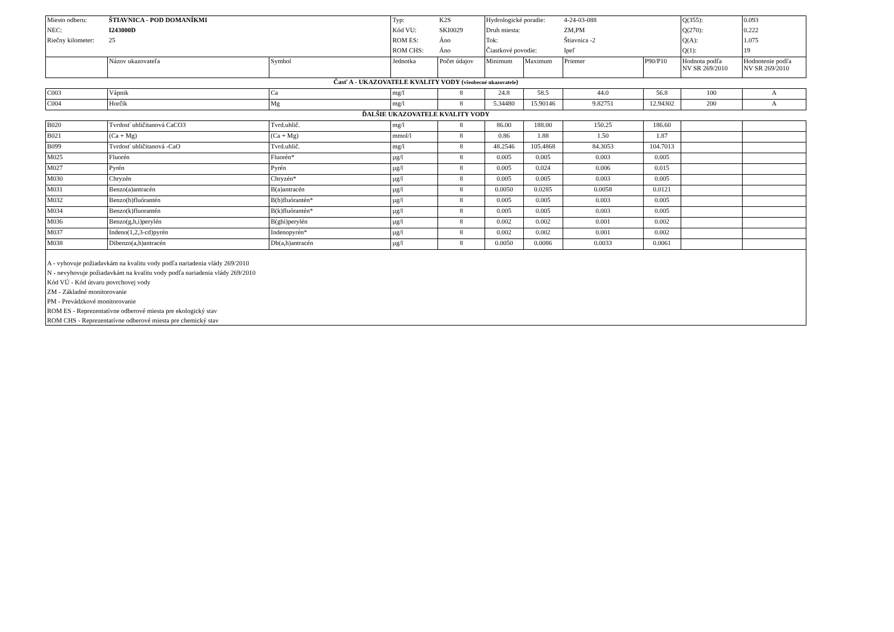| Miesto odberu: | ŠTIAVNICA - POD DOMANÍKMI | | Typ: | K2S | Hydrologické poradie: | | 4-24-03-088 | | Q(355): | 0.093 |
| NEC: | I243000D | | Kód VU: | SKI0029 | Druh miesta: | | ZM,PM | | Q(270): | 0.222 |
| Riečny kilometer: | 25 | | ROM ES: | Áno | Tok: | | Štiavnica -2 | | Q(A): | 1.075 |
| | | | ROM CHS: | Áno | Čiastkové povodie: | | Ipeľ | | Q(1): | 19 |
| | Názov ukazovateľa | Symbol | Jednotka | Počet údajov | Minimum | Maximum | Priemer | P90/P10 | Hodnota podľa NV SR 269/2010 | Hodnotenie podľa NV SR 269/2010 |
| Časť A - UKAZOVATELE KVALITY VODY ( všeobecné ukazovatele ) | | | | | | | | | | |
| C003 | Vápnik | Ca | mg/l | 8 | 24.8 | 58.5 | 44.0 | 56.8 | 100 | A |
| C004 | Horčík | Mg | mg/l | 8 | 5.34480 | 15.90146 | 9.82751 | 12.94302 | 200 | A |
| ĎALŠIE UKAZOVATELE KVALITY VODY | | | | | | | | | | |
| B020 | Tvrdosť uhličitanová CaCO3 | Tvrd.uhlič. | mg/l | 8 | 86.00 | 188.00 | 150.25 | 186.60 | | |
| B021 | (Ca + Mg) | (Ca + Mg) | mmol/l | 8 | 0.86 | 1.88 | 1.50 | 1.87 | | |
| B099 | Tvrdosť uhličitanová -CaO | Tvrd.uhlič. | mg/l | 8 | 48.2546 | 105.4868 | 84.3053 | 104.7013 | | |
| M025 | Fluorén | Fluorén* | µg/l | 8 | 0.005 | 0.005 | 0.003 | 0.005 | | |
| M027 | Pyrén | Pyrén | µg/l | 8 | 0.005 | 0.024 | 0.006 | 0.015 | | |
| M030 | Chryzén | Chryzén* | µg/l | 8 | 0.005 | 0.005 | 0.003 | 0.005 | | |
| M031 | Benzo(a)antracén | B(a)antracén | µg/l | 8 | 0.0050 | 0.0285 | 0.0058 | 0.0121 | | |
| M032 | Benzo(b)fluórantén | B(b)fluórantén* | µg/l | 8 | 0.005 | 0.005 | 0.003 | 0.005 | | |
| M034 | Benzo(k)fluorantén | B(k)fluórantén* | µg/l | 8 | 0.005 | 0.005 | 0.003 | 0.005 | | |
| M036 | Benzo(g,h,i)perylén | B(ghi)perylén | µg/l | 8 | 0.002 | 0.002 | 0.001 | 0.002 | | |
| M037 | Indeno(1,2,3-cd)pyrén | Indenopyrén* | µg/l | 8 | 0.002 | 0.002 | 0.001 | 0.002 | | |
| M038 | Dibenzo(a,h)antracén | Db(a,h)antracén | µg/l | 8 | 0.0050 | 0.0086 | 0.0033 | 0.0061 | | |
| A - vyhovuje požiadavkám na kvalitu vody podľa nariadenia vlády 269/2010 N - nevyhovuje požiadavkám na kvalitu vody podľa nariadenia vlády 269/2010 Kód VÚ - Kód útvaru povrchovej vody ZM - Základné monitorovanie PM - Prevádzkové monitorovanie ROM ES - Reprezentatívne odberové miesta pre ekologický stav ROM CHS - Reprezentatívne odberové miesta pre chemický stav | | | | | | | | | | |